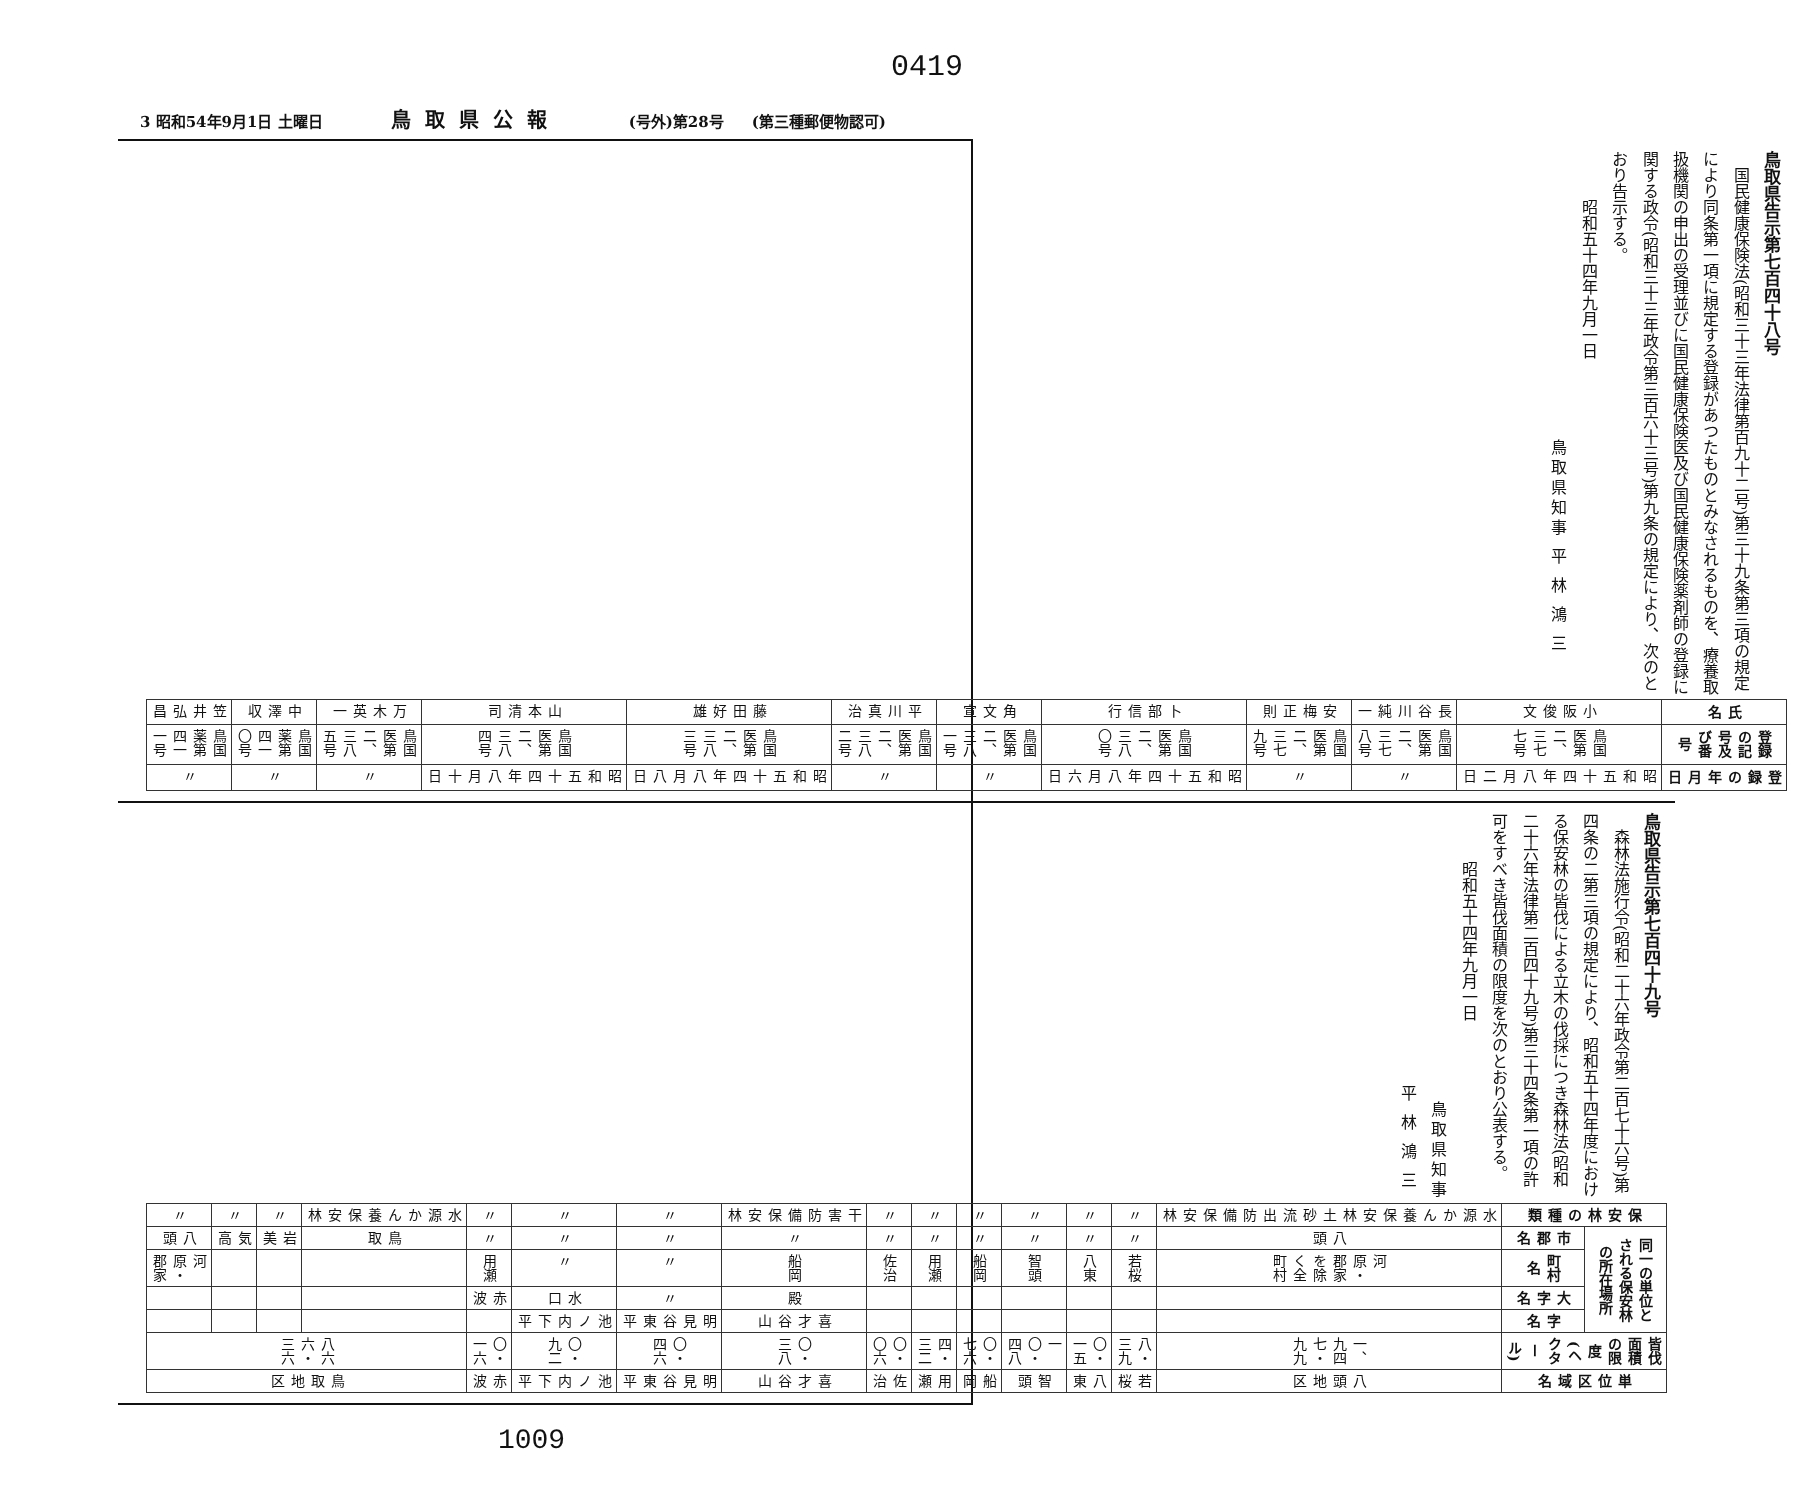0419
3 昭和54年9月1日 土曜日 鳥取県公報 (号外)第28号 (第三種郵便物認可)
鳥取県告示第七百四十八号
国民健康保険法(昭和三十三年法律第百九十二号)第三十九条第三項の規定により同条第一項に規定する登録があつたものとみなされるものを、療養取扱機関の申出の受理並びに国民健康保険医及び国民健康保険薬剤師の登録に関する政令(昭和三十三年政令第三百六十三号)第九条の規定により、次のとおり告示する。
昭和五十四年九月一日
鳥取県知事 平 林 鴻 三
| 氏名 | 登録の記号及び番号 | 登録の年月日 |
| --- | --- | --- |
| 小阪俊文 | 鳥国医第二、三七七号 | 昭和五十四年八月二日 |
| 長谷川純一 | 鳥国医第二、三七八号 | 〃 |
| 安梅正則 | 鳥国医第二、三七九号 | 〃 |
| 卜部信行 | 鳥国医第二、三八〇号 | 昭和五十四年八月六日 |
| 角文宣 | 鳥国医第二、三八一号 | 〃 |
| 平川真治 | 鳥国医第二、三八二号 | 〃 |
| 藤田好雄 | 鳥国医第二、三八三号 | 昭和五十四年八月八日 |
| 山本清司 | 鳥国医第二、三八四号 | 昭和五十四年八月十日 |
| 万木英一 | 鳥国医第二、三八五号 | 〃 |
| 中澤収 | 鳥国薬第四一〇号 | 〃 |
| 笠井弘昌 | 鳥国薬第四一一号 | 〃 |
鳥取県告示第七百四十九号
森林法施行令(昭和二十六年政令第二百七十六号)第四条の二第三項の規定により、昭和五十四年度における保安林の皆伐による立木の伐採につき森林法(昭和二十六年法律第二百四十九号)第三十四条第一項の許可をすべき皆伐面積の限度を次のとおり公表する。
昭和五十四年九月一日
鳥取県知事 平 林 鴻 三
| 保安林の種類 | 同一の単位とされる保安林の所在場所 | | | | 皆伐面積の限度(ヘクタール) | 単位区域名 |
| --- | --- | --- | --- | --- | --- | --- |
| | 市郡名 | 町村名 | 大字名 | 字名 | | |
| 水源かん養保安林 土砂流出防備保安林 | 八頭 | 河原・郡家を除く全町村 | | | 一、九四七・九九 | 八頭地区 |
| 〃 | 〃 | 若桜 | | | 八・三九 | 若桜 |
| 〃 | 〃 | 八東 | | | 〇・一五 | 八東 |
| 〃 | 〃 | 智頭 | | | 一〇・四八 | 智頭 |
| 〃 | 〃 | 船岡 | | | 〇・七六 | 船岡 |
| 〃 | 〃 | 用瀬 | | | 四・三二 | 用瀬 |
| 〃 | 〃 | 佐治 | | | 〇・〇六 | 佐治 |
| 干害防備保安林 | 〃 | 船岡 | 殿 | 喜才谷山 | 〇・三八 | 喜才谷山 |
| 〃 | 〃 | 〃 | 〃 | 明見谷東平 | 〇・四六 | 明見谷東平 |
| 〃 | 〃 | 〃 | 水口 | 池ノ内下平 | 〇・九二 | 池ノ内下平 |
| 〃 | 〃 | 用瀬 | 赤波 | | 〇・一六 | 赤波 |
| 水源かん養保安林 | 鳥取 | | | | 八六六・三六 | 鳥取地区 |
| 〃 | 岩美 | | | | | |
| 〃 | 気高 | | | | | |
| 〃 | 八頭 | 河原・郡家 | | | | |
1009